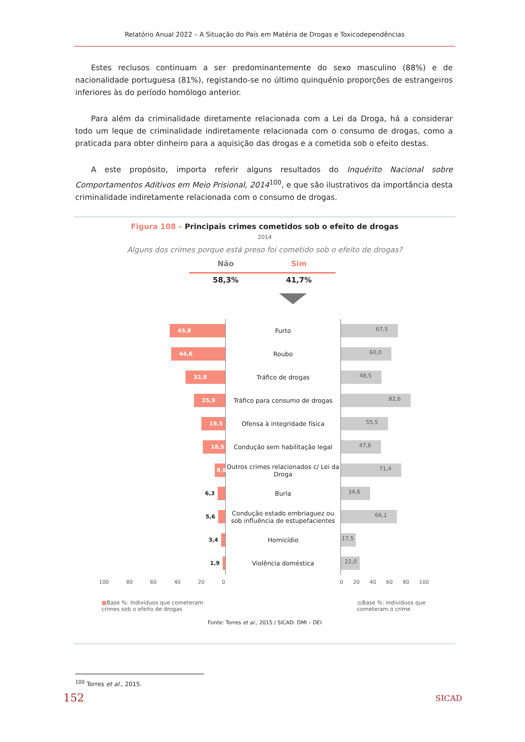Relatório Anual 2022 – A Situação do País em Matéria de Drogas e Toxicodependências
Estes reclusos continuam a ser predominantemente do sexo masculino (88%) e de nacionalidade portuguesa (81%), registando-se no último quinquénio proporções de estrangeiros inferiores às do período homólogo anterior.
Para além da criminalidade diretamente relacionada com a Lei da Droga, há a considerar todo um leque de criminalidade indiretamente relacionada com o consumo de drogas, como a praticada para obter dinheiro para a aquisição das drogas e a cometida sob o efeito destas.
A este propósito, importa referir alguns resultados do Inquérito Nacional sobre Comportamentos Aditivos em Meio Prisional, 2014<sup>100</sup>, e que são ilustrativos da importância desta criminalidade indiretamente relacionada com o consumo de drogas.
Figura 108 – Principais crimes cometidos sob o efeito de drogas
2014
Alguns dos crimes porque está preso foi cometido sob o efeito de drogas?
Não
58,3%
Sim
41,7%
45,8
Furto
67,5
44,6
Roubo
60,0
32,8
Tráfico de drogas
48,5
25,9
Tráfico para consumo de drogas
82,6
19,5
Ofensa à integridade física
55,5
18,5
Condução sem habilitação legal
47,8
8,6
Outros crimes relacionados c/ Lei da Droga
71,4
6,3
Burla
34,6
5,6
Condução estado embriaguez ou sob influência de estupefacientes
66,1
3,4
Homicídio
17,5
1,9
Violência doméstica
22,0
100 80 60 40 20 0 0 20 40 60 80 100
■Base %: Indivíduos que cometeram
crimes sob o efeito de drogas
■Base %: indivíduos que
cometeram o crime
Fonte: Torres et al., 2015 / SICAD: DMI – DEI
<sup>100</sup> Torres et al., 2015.
152 SICAD